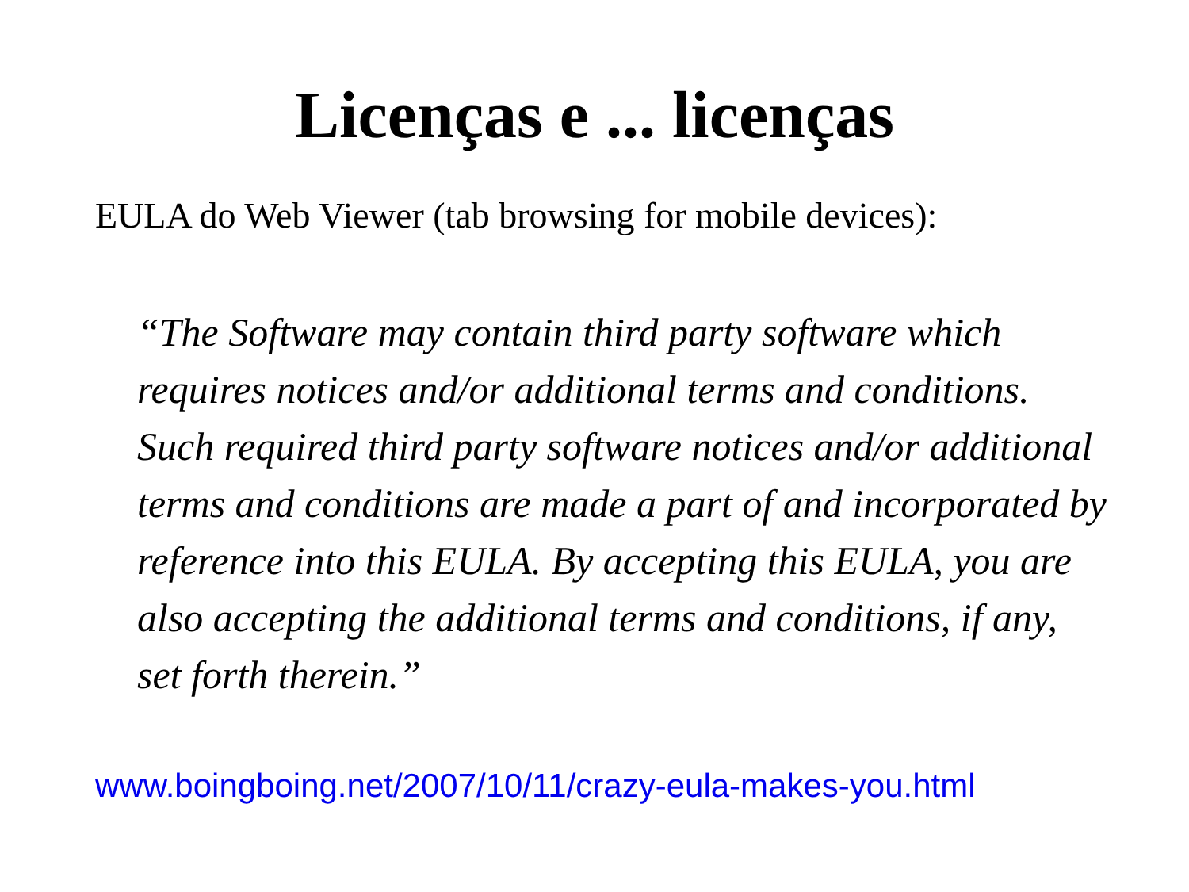Licenças e ... licenças
EULA do Web Viewer (tab browsing for mobile devices):
“The Software may contain third party software which requires notices and/or additional terms and conditions. Such required third party software notices and/or additional terms and conditions are made a part of and incorporated by reference into this EULA. By accepting this EULA, you are also accepting the additional terms and conditions, if any, set forth therein.”
www.boingboing.net/2007/10/11/crazy-eula-makes-you.html